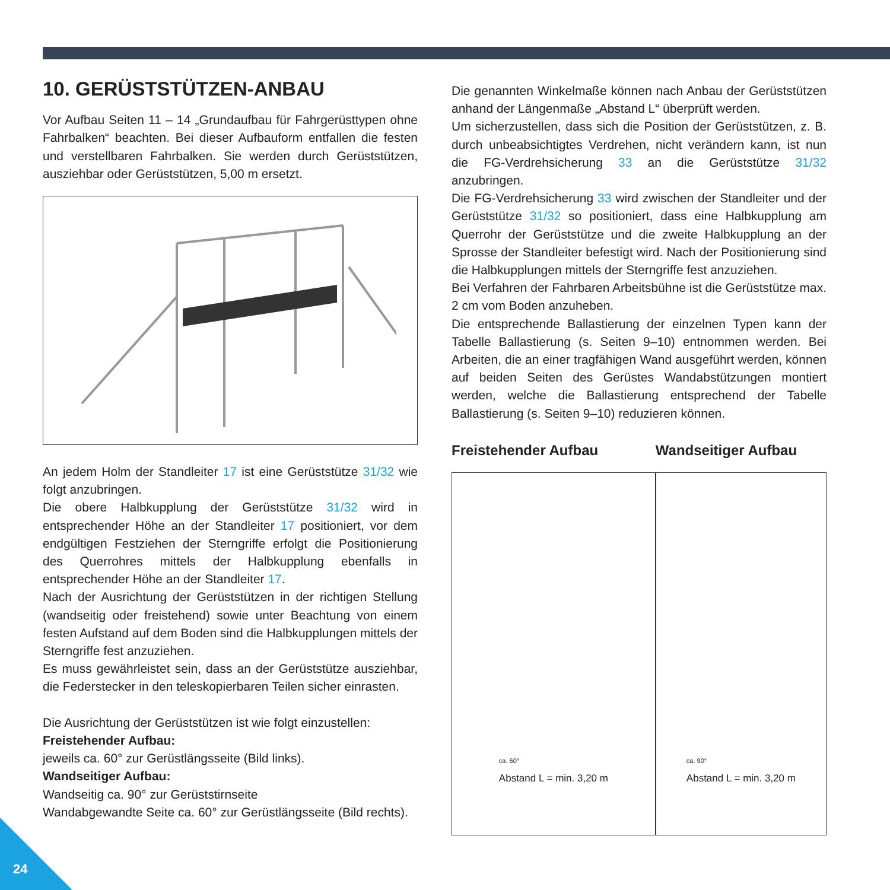10. GERÜSTSTÜTZEN-ANBAU
Vor Aufbau Seiten 11 – 14 „Grundaufbau für Fahrgerüsttypen ohne Fahrbalken“ beachten. Bei dieser Aufbauform entfallen die festen und verstellbaren Fahrbalken. Sie werden durch Gerüststützen, ausziehbar oder Gerüststützen, 5,00 m ersetzt.
An jedem Holm der Standleiter 17 ist eine Gerüststütze 31/32 wie folgt anzubringen.
Die obere Halbkupplung der Gerüststütze 31/32 wird in entsprechender Höhe an der Standleiter 17 positioniert, vor dem endgültigen Festziehen der Sterngriffe erfolgt die Positionierung des Querrohres mittels der Halbkupplung ebenfalls in entsprechender Höhe an der Standleiter 17.
Nach der Ausrichtung der Gerüststützen in der richtigen Stellung (wandseitig oder freistehend) sowie unter Beachtung von einem festen Aufstand auf dem Boden sind die Halbkupplungen mittels der Sterngriffe fest anzuziehen.
Es muss gewährleistet sein, dass an der Gerüststütze ausziehbar, die Federstecker in den teleskopierbaren Teilen sicher einrasten.
Die Ausrichtung der Gerüststützen ist wie folgt einzustellen:
Freistehender Aufbau:
jeweils ca. 60° zur Gerüstlängsseite (Bild links).
Wandseitiger Aufbau:
Wandseitig ca. 90° zur Gerüststirnseite
Wandabgewandte Seite ca. 60° zur Gerüstlängsseite (Bild rechts).
Die genannten Winkelmaße können nach Anbau der Gerüststützen anhand der Längenmaße „Abstand L“ überprüft werden.
Um sicherzustellen, dass sich die Position der Gerüststützen, z. B. durch unbeabsichtigtes Verdrehen, nicht verändern kann, ist nun die FG-Verdrehsicherung 33 an die Gerüststütze 31/32 anzubringen.
Die FG-Verdrehsicherung 33 wird zwischen der Standleiter und der Gerüststütze 31/32 so positioniert, dass eine Halbkupplung am Querrohr der Gerüststütze und die zweite Halbkupplung an der Sprosse der Standleiter befestigt wird. Nach der Positionierung sind die Halbkupplungen mittels der Sterngriffe fest anzuziehen.
Bei Verfahren der Fahrbaren Arbeitsbühne ist die Gerüststütze max. 2 cm vom Boden anzuheben.
Die entsprechende Ballastierung der einzelnen Typen kann der Tabelle Ballastierung (s. Seiten 9–10) entnommen werden. Bei Arbeiten, die an einer tragfähigen Wand ausgeführt werden, können auf beiden Seiten des Gerüstes Wandabstützungen montiert werden, welche die Ballastierung entsprechend der Tabelle Ballastierung (s. Seiten 9–10) reduzieren können.
Freistehender Aufbau
ca. 60°
Abstand L = min. 3,20 m
Wandseitiger Aufbau
ca. 90°
Abstand L = min. 3,20 m
24